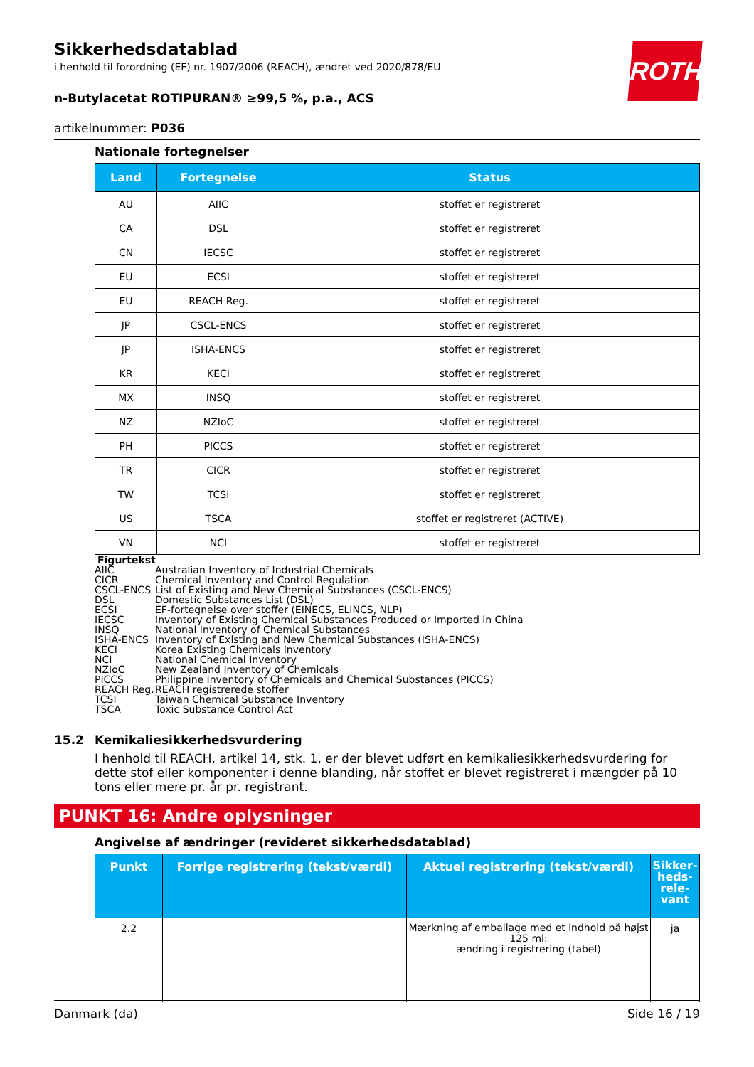ROTH
Sikkerhedsdatablad
i henhold til forordning (EF) nr. 1907/2006 (REACH), ændret ved 2020/878/EU
n-Butylacetat ROTIPURAN® ≥99,5 %, p.a., ACS
artikelnummer: P036
Nationale fortegnelser
| Land | Fortegnelse | Status |
| --- | --- | --- |
| AU | AIIC | stoffet er registreret |
| CA | DSL | stoffet er registreret |
| CN | IECSC | stoffet er registreret |
| EU | ECSI | stoffet er registreret |
| EU | REACH Reg. | stoffet er registreret |
| JP | CSCL-ENCS | stoffet er registreret |
| JP | ISHA-ENCS | stoffet er registreret |
| KR | KECI | stoffet er registreret |
| MX | INSQ | stoffet er registreret |
| NZ | NZIoC | stoffet er registreret |
| PH | PICCS | stoffet er registreret |
| TR | CICR | stoffet er registreret |
| TW | TCSI | stoffet er registreret |
| US | TSCA | stoffet er registreret (ACTIVE) |
| VN | NCI | stoffet er registreret |
Figurtekst
| AIIC | Australian Inventory of Industrial Chemicals |
| CICR | Chemical Inventory and Control Regulation |
| CSCL-ENCS | List of Existing and New Chemical Substances (CSCL-ENCS) |
| DSL | Domestic Substances List (DSL) |
| ECSI | EF-fortegnelse over stoffer (EINECS, ELINCS, NLP) |
| IECSC | Inventory of Existing Chemical Substances Produced or Imported in China |
| INSQ | National Inventory of Chemical Substances |
| ISHA-ENCS | Inventory of Existing and New Chemical Substances (ISHA-ENCS) |
| KECI | Korea Existing Chemicals Inventory |
| NCI | National Chemical Inventory |
| NZIoC | New Zealand Inventory of Chemicals |
| PICCS | Philippine Inventory of Chemicals and Chemical Substances (PICCS) |
| REACH Reg. | REACH registrerede stoffer |
| TCSI | Taiwan Chemical Substance Inventory |
| TSCA | Toxic Substance Control Act |
15.2 Kemikaliesikkerhedsvurdering
I henhold til REACH, artikel 14, stk. 1, er der blevet udført en kemikaliesikkerhedsvurdering for dette stof eller komponenter i denne blanding, når stoffet er blevet registreret i mængder på 10 tons eller mere pr. år pr. registrant.
PUNKT 16: Andre oplysninger
Angivelse af ændringer (revideret sikkerhedsdatablad)
| Punkt | Forrige registrering (tekst/værdi) | Aktuel registrering (tekst/værdi) | Sikker- heds- rele- vant |
| --- | --- | --- | --- |
| 2.2 | | Mærkning af emballage med et indhold på højst 125 ml: ændring i registrering (tabel) | ja |
Danmark (da) Side 16 / 19